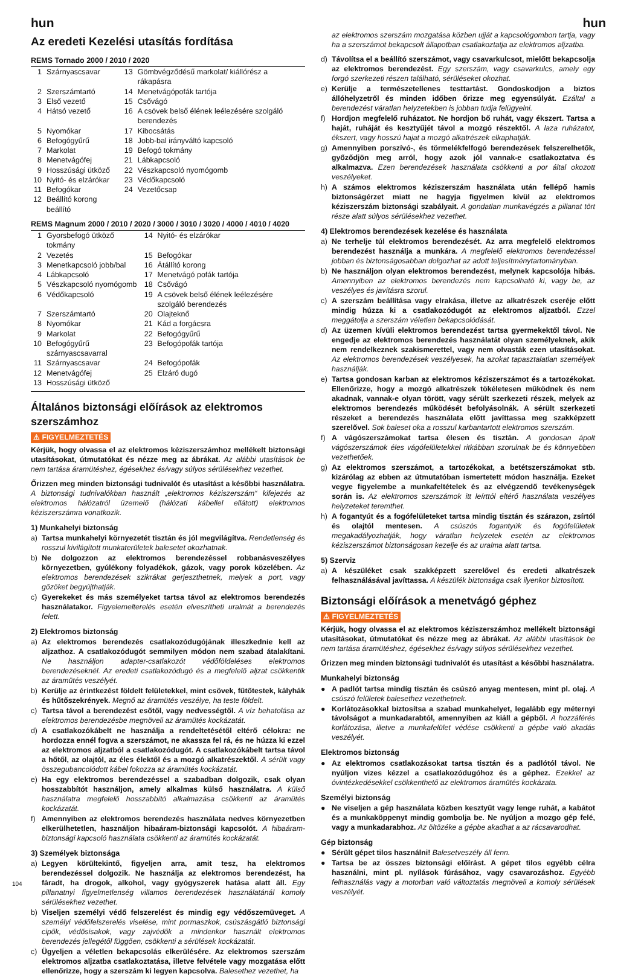hun hun
Az eredeti Kezelési utasítás fordítása
REMS Tornado 2000 / 2010 / 2020
| 1 | Szárnyascsavar | 13 | Gömbvégződésű markolat/ kiállórész a rákapásra |
| 2 | Szerszámtartó | 14 | Menetvágópofák tartója |
| 3 | Első vezető | 15 | Csővágó |
| 4 | Hátsó vezető | 16 | A csövek belső élének leélezésére szolgáló berendezés |
| 5 | Nyomókar | 17 | Kibocsátás |
| 6 | Befogógyűrű | 18 | Jobb-bal irányváltó kapcsoló |
| 7 | Markolat | 19 | Befogó tokmány |
| 8 | Menetvágófej | 21 | Lábkapcsoló |
| 9 | Hosszúsági ütköző | 22 | Vészkapcsoló nyomógomb |
| 10 | Nyitó- és elzárókar | 23 | Védőkapcsoló |
| 11 | Befogókar | 24 | Vezetőcsap |
| 12 | Beállító korong beállító | | |
REMS Magnum 2000 / 2010 / 2020 / 3000 / 3010 / 3020 / 4000 / 4010 / 4020
| 1 | Gyorsbefogó ütköző tokmány | 14 | Nyitó- és elzárókar |
| 2 | Vezetés | 15 | Befogókar |
| 3 | Menetkapcsoló jobb/bal | 16 | Átállító korong |
| 4 | Lábkapcsoló | 17 | Menetvágó pofák tartója |
| 5 | Vészkapcsoló nyomógomb | 18 | Csővágó |
| 6 | Védőkapcsoló | 19 | A csövek belső élének leélezésére szolgáló berendezés |
| 7 | Szerszámtartó | 20 | Olajteknő |
| 8 | Nyomókar | 21 | Kád a forgácsra |
| 9 | Markolat | 22 | Befogógyűrű |
| 10 | Befogógyűrű szárnyascsavarral | 23 | Befogópofák tartója |
| 11 | Szárnyascsavar | 24 | Befogópofák |
| 12 | Menetvágófej | 25 | Elzáró dugó |
| 13 | Hosszúsági ütköző | | |
Általános biztonsági előírások az elektromos szerszámhoz
⚠ FIGYELMEZTETÉS
Kérjük, hogy olvassa el az elektromos kéziszerszámhoz mellékelt biztonsági utasításokat, útmutatókat és nézze meg az ábrákat. Az alábbi utasítások be nem tartása áramütéshez, égésekhez és/vagy súlyos sérülésekhez vezethet.
Őrizzen meg minden biztonsági tudnivalót és utasítást a későbbi használatra. A biztonsági tudnivalókban használt „elektromos kéziszerszám“ kifejezés az elektromos hálózatról üzemelő (hálózati kábellel ellátott) elektromos kéziszerszámra vonatkozik.
1) Munkahelyi biztonság
a) Tartsa munkahelyi környezetét tisztán és jól megvilágítva. Rendetlenség és rosszul kivilágított munkaterületek balesetet okozhatnak.
b) Ne dolgozzon az elektromos berendezéssel robbanásveszélyes környezetben, gyúlékony folyadékok, gázok, vagy porok közelében. Az elektromos berendezések szikrákat gerjeszthetnek, melyek a port, vagy gőzöket begyújthatják.
c) Gyerekeket és más személyeket tartsa távol az elektromos berendezés használatakor. Figyelemelterelés esetén elveszítheti uralmát a berendezés felett.
2) Elektromos biztonság
a) Az elektromos berendezés csatlakozódugójának illeszkednie kell az aljzathoz. A csatlakozódugót semmilyen módon nem szabad átalakítani. Ne használjon adapter-csatlakozót védőföldeléses elektromos berendezéseknél. Az eredeti csatlakozódugó és a megfelelő aljzat csökkentik az áramütés veszélyét.
b) Kerülje az érintkezést földelt felületekkel, mint csövek, fűtőtestek, kályhák és hűtőszekrények. Megnő az áramütés veszélye, ha teste földelt.
c) Tartsa távol a berendezést esőtől, vagy nedvességtől. A víz behatolása az elektromos berendezésbe megnöveli az áramütés kockázatát.
d) A csatlakozókábelt ne használja a rendeltetésétől eltérő célokra: ne hordozza ennél fogva a szerszámot, ne akassza fel rá, és ne húzza ki ezzel az elektromos aljzatból a csatlakozódugót. A csatlakozókábelt tartsa távol a hőtől, az olajtól, az éles élektől és a mozgó alkatrészektől. A sérült vagy összegubancolódott kábel fokozza az áramütés kockázatát.
e) Ha egy elektromos berendezéssel a szabadban dolgozik, csak olyan hosszabbítót használjon, amely alkalmas külső használatra. A külső használatra megfelelő hosszabbító alkalmazása csökkenti az áramütés kockázatát.
f) Amennyiben az elektromos berendezés használata nedves környezetben elkerülhetetlen, használjon hibaáram-biztonsági kapcsolót. A hibaáram-biztonsági kapcsoló használata csökkenti az áramütés kockázatát.
3) Személyek biztonsága
a) Legyen körültekintő, figyeljen arra, amit tesz, ha elektromos berendezéssel dolgozik. Ne használja az elektromos berendezést, ha fáradt, ha drogok, alkohol, vagy gyógyszerek hatása alatt áll. Egy pillanatnyi figyelmetlenség villamos berendezések használatánál komoly sérülésekhez vezethet.
b) Viseljen személyi védő felszerelést és mindig egy védőszemüveget. A személyi védőfelszerelés viselése, mint pormaszkok, csúszásgátló biztonsági cipők, védősisakok, vagy zajvédők a mindenkor használt elektromos berendezés jellegétől függően, csökkenti a sérülések kockázatát.
c) Ügyeljen a véletlen bekapcsolás elkerülésére. Az elektromos szerszám elektromos aljzatba csatlakoztatása, illetve felvétele vagy mozgatása előtt ellenőrizze, hogy a szerszám ki legyen kapcsolva. Balesethez vezethet, ha
az elektromos szerszám mozgatása közben ujját a kapcsológombon tartja, vagy ha a szerszámot bekapcsolt állapotban csatlakoztatja az elektromos aljzatba.
d) Távolítsa el a beállító szerszámot, vagy csavarkulcsot, mielőtt bekapcsolja az elektromos berendezést. Egy szerszám, vagy csavarkulcs, amely egy forgó szerkezeti részen található, sérüléseket okozhat.
e) Kerülje a természetellenes testtartást. Gondoskodjon a biztos állóhelyzetről és minden időben őrizze meg egyensúlyát. Ezáltal a berendezést váratlan helyzetekben is jobban tudja felügyelni.
f) Hordjon megfelelő ruházatot. Ne hordjon bő ruhát, vagy ékszert. Tartsa a haját, ruháját és kesztyűjét távol a mozgó részektől. A laza ruházatot, ékszert, vagy hosszú hajat a mozgó alkatrészek elkaphatják.
g) Amennyiben porszívó-, és törmelékfelfogó berendezések felszerelhetők, győződjön meg arról, hogy azok jól vannak-e csatlakoztatva és alkalmazva. Ezen berendezések használata csökkenti a por által okozott veszélyeket.
h) A számos elektromos kéziszerszám használata után fellépő hamis biztonságérzet miatt ne hagyja figyelmen kívül az elektromos kéziszerszám biztonsági szabályait. A gondatlan munkavégzés a pillanat tört része alatt súlyos sérülésekhez vezethet.
4) Elektromos berendezések kezelése és használata
a) Ne terhelje túl elektromos berendezését. Az arra megfelelő elektromos berendezést használja a munkára. A megfelelő elektromos berendezéssel jobban és biztonságosabban dolgozhat az adott teljesítménytartományban.
b) Ne használjon olyan elektromos berendezést, melynek kapcsolója hibás. Amennyiben az elektromos berendezés nem kapcsolható ki, vagy be, az veszélyes és javításra szorul.
c) A szerszám beállítása vagy elrakása, illetve az alkatrészek cseréje előtt mindig húzza ki a csatlakozódugót az elektromos aljzatból. Ezzel meggátolja a szerszám véletlen bekapcsolódását.
d) Az üzemen kívüli elektromos berendezést tartsa gyermekektől távol. Ne engedje az elektromos berendezés használatát olyan személyeknek, akik nem rendelkeznek szakismerettel, vagy nem olvasták ezen utasításokat. Az elektromos berendezések veszélyesek, ha azokat tapasztalatlan személyek használják.
e) Tartsa gondosan karban az elektromos kéziszerszámot és a tartozékokat. Ellenőrizze, hogy a mozgó alkatrészek tökéletesen működnek és nem akadnak, vannak-e olyan törött, vagy sérült szerkezeti részek, melyek az elektromos berendezés működését befolyásolnák. A sérült szerkezeti részeket a berendezés használata előtt javíttassa meg szakképzett szerelővel. Sok baleset oka a rosszul karbantartott elektromos szerszám.
f) A vágószerszámokat tartsa élesen és tisztán. A gondosan ápolt vágószerszámok éles vágófelületekkel ritkábban szorulnak be és könnyebben vezethetőek.
g) Az elektromos szerszámot, a tartozékokat, a betétszerszámokat stb. kizárólag az ebben az útmutatóban ismertetett módon használja. Ezeket vegye figyelembe a munkafeltételek és az elvégzendő tevékenységek során is. Az elektromos szerszámok itt leírttól eltérő használata veszélyes helyzeteket teremthet.
h) A fogantyút és a fogófelületeket tartsa mindig tisztán és szárazon, zsírtól és olajtól mentesen. A csúszós fogantyúk és fogófelületek megakadályozhatják, hogy váratlan helyzetek esetén az elektromos kéziszerszámot biztonságosan kezelje és az uralma alatt tartsa.
5) Szerviz
a) A készüléket csak szakképzett szerelővel és eredeti alkatrészek felhasználásával javíttassa. A készülék biztonsága csak ilyenkor biztosított.
Biztonsági előírások a menetvágó géphez
⚠ FIGYELMEZTETÉS
Kérjük, hogy olvassa el az elektromos kéziszerszámhoz mellékelt biztonsági utasításokat, útmutatókat és nézze meg az ábrákat. Az alábbi utasítások be nem tartása áramütéshez, égésekhez és/vagy súlyos sérülésekhez vezethet.
Őrizzen meg minden biztonsági tudnivalót és utasítást a későbbi használatra.
Munkahelyi biztonság
● A padlót tartsa mindíg tisztán és csúszó anyag mentesen, mint pl. olaj. A csúszó felületek balesethez vezethetnek.
● Korlátozásokkal biztosítsa a szabad munkahelyet, legalább egy méternyi távolságot a munkadarabtól, amennyiben az kiáll a gépből. A hozzáférés korlátozása, illetve a munkafelület védése csökkenti a gépbe való akadás veszélyét.
Elektromos biztonság
● Az elektromos csatlakozásokat tartsa tisztán és a padlótól távol. Ne nyúljon vizes kézzel a csatlakozódugóhoz és a géphez. Ezekkel az óvintézkedésekkel csökkenthető az elektromos áramütés kockázata.
Személyi biztonság
● Ne viseljen a gép használata közben kesztyűt vagy lenge ruhát, a kabátot és a munkaköppenyt mindig gombolja be. Ne nyúljon a mozgo gép felé, vagy a munkadarabhoz. Az öltözéke a gépbe akadhat a az rácsavarodhat.
Gép biztonság
● Sérült gépet tilos használni! Balesetveszély áll fenn.
● Tartsa be az összes biztonsági előírást. A gépet tilos egyébb célra használni, mint pl. nyílások fúrásához, vagy csavarozáshoz. Egyébb felhasználás vagy a motorban való változtatás megnöveli a komoly sérülések veszélyét.
104